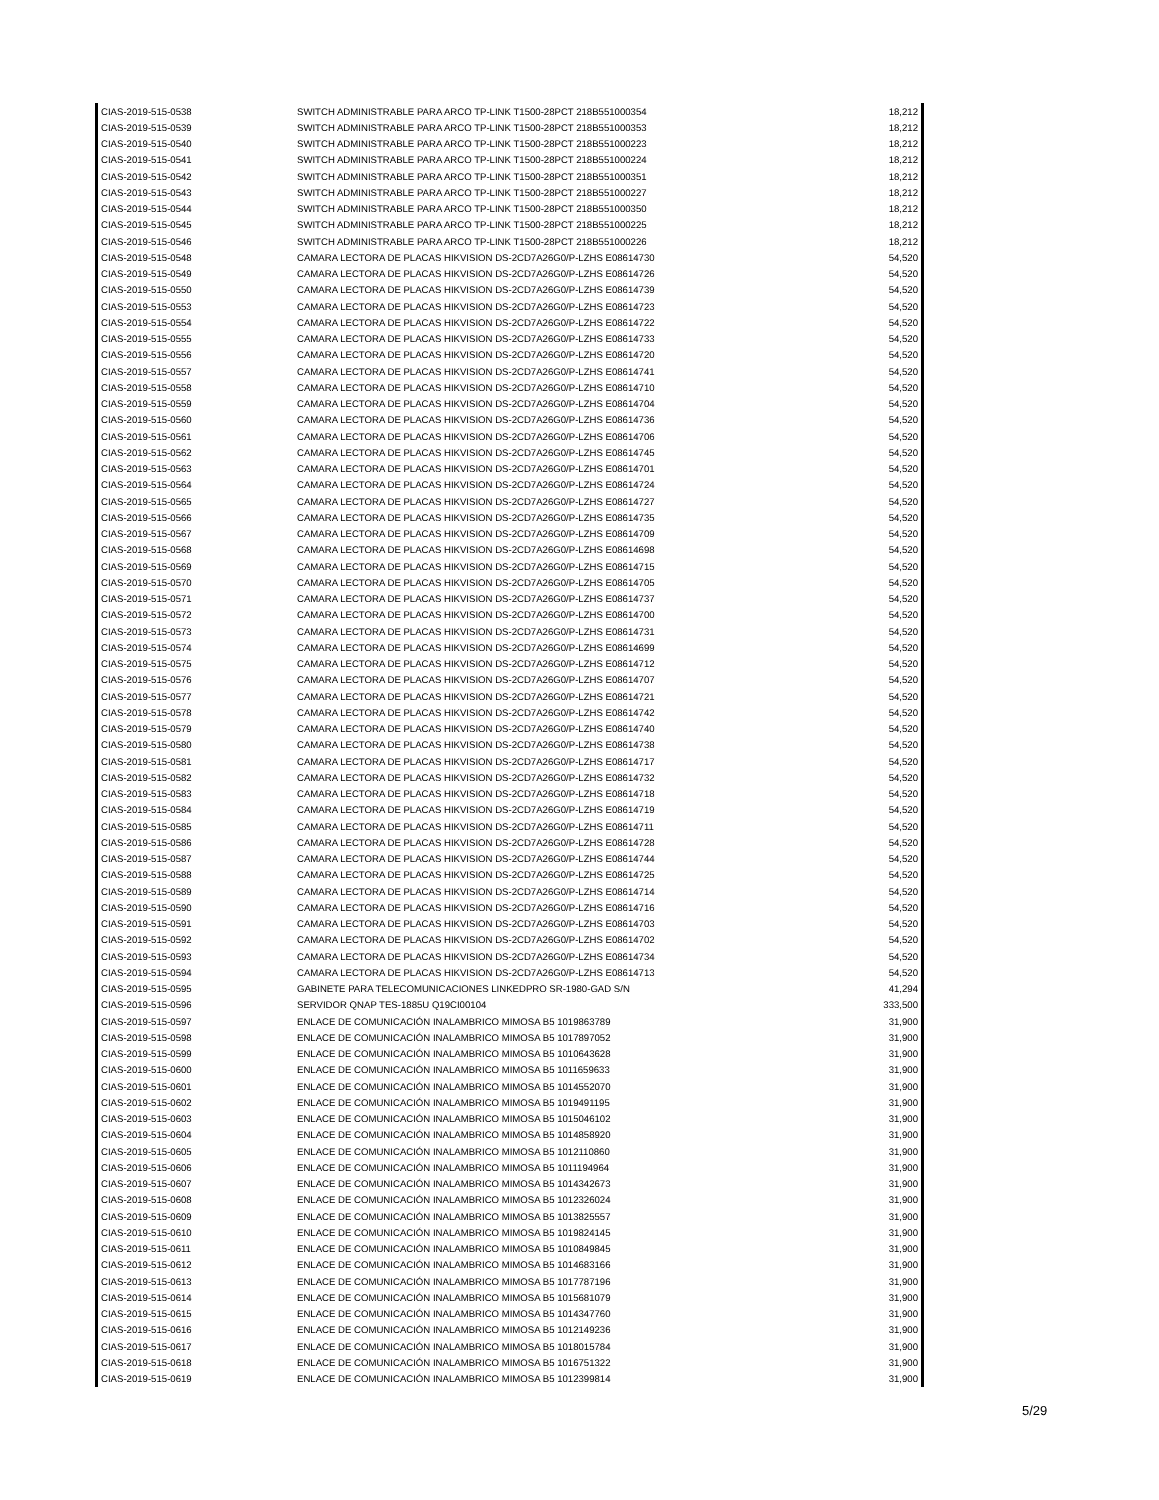| CIAS-2019-515-0538 | SWITCH ADMINISTRABLE PARA ARCO TP-LINK T1500-28PCT 218B551000354 | 18,212 |
| CIAS-2019-515-0539 | SWITCH ADMINISTRABLE PARA ARCO TP-LINK T1500-28PCT 218B551000353 | 18,212 |
| CIAS-2019-515-0540 | SWITCH ADMINISTRABLE PARA ARCO TP-LINK T1500-28PCT 218B551000223 | 18,212 |
| CIAS-2019-515-0541 | SWITCH ADMINISTRABLE PARA ARCO TP-LINK T1500-28PCT 218B551000224 | 18,212 |
| CIAS-2019-515-0542 | SWITCH ADMINISTRABLE PARA ARCO TP-LINK T1500-28PCT 218B551000351 | 18,212 |
| CIAS-2019-515-0543 | SWITCH ADMINISTRABLE PARA ARCO TP-LINK T1500-28PCT 218B551000227 | 18,212 |
| CIAS-2019-515-0544 | SWITCH ADMINISTRABLE PARA ARCO TP-LINK T1500-28PCT 218B551000350 | 18,212 |
| CIAS-2019-515-0545 | SWITCH ADMINISTRABLE PARA ARCO TP-LINK T1500-28PCT 218B551000225 | 18,212 |
| CIAS-2019-515-0546 | SWITCH ADMINISTRABLE PARA ARCO TP-LINK T1500-28PCT 218B551000226 | 18,212 |
| CIAS-2019-515-0548 | CAMARA LECTORA DE PLACAS HIKVISION DS-2CD7A26G0/P-LZHS E08614730 | 54,520 |
| CIAS-2019-515-0549 | CAMARA LECTORA DE PLACAS HIKVISION DS-2CD7A26G0/P-LZHS E08614726 | 54,520 |
| CIAS-2019-515-0550 | CAMARA LECTORA DE PLACAS HIKVISION DS-2CD7A26G0/P-LZHS E08614739 | 54,520 |
| CIAS-2019-515-0553 | CAMARA LECTORA DE PLACAS HIKVISION DS-2CD7A26G0/P-LZHS E08614723 | 54,520 |
| CIAS-2019-515-0554 | CAMARA LECTORA DE PLACAS HIKVISION DS-2CD7A26G0/P-LZHS E08614722 | 54,520 |
| CIAS-2019-515-0555 | CAMARA LECTORA DE PLACAS HIKVISION DS-2CD7A26G0/P-LZHS E08614733 | 54,520 |
| CIAS-2019-515-0556 | CAMARA LECTORA DE PLACAS HIKVISION DS-2CD7A26G0/P-LZHS E08614720 | 54,520 |
| CIAS-2019-515-0557 | CAMARA LECTORA DE PLACAS HIKVISION DS-2CD7A26G0/P-LZHS E08614741 | 54,520 |
| CIAS-2019-515-0558 | CAMARA LECTORA DE PLACAS HIKVISION DS-2CD7A26G0/P-LZHS E08614710 | 54,520 |
| CIAS-2019-515-0559 | CAMARA LECTORA DE PLACAS HIKVISION DS-2CD7A26G0/P-LZHS E08614704 | 54,520 |
| CIAS-2019-515-0560 | CAMARA LECTORA DE PLACAS HIKVISION DS-2CD7A26G0/P-LZHS E08614736 | 54,520 |
| CIAS-2019-515-0561 | CAMARA LECTORA DE PLACAS HIKVISION DS-2CD7A26G0/P-LZHS E08614706 | 54,520 |
| CIAS-2019-515-0562 | CAMARA LECTORA DE PLACAS HIKVISION DS-2CD7A26G0/P-LZHS E08614745 | 54,520 |
| CIAS-2019-515-0563 | CAMARA LECTORA DE PLACAS HIKVISION DS-2CD7A26G0/P-LZHS E08614701 | 54,520 |
| CIAS-2019-515-0564 | CAMARA LECTORA DE PLACAS HIKVISION DS-2CD7A26G0/P-LZHS E08614724 | 54,520 |
| CIAS-2019-515-0565 | CAMARA LECTORA DE PLACAS HIKVISION DS-2CD7A26G0/P-LZHS E08614727 | 54,520 |
| CIAS-2019-515-0566 | CAMARA LECTORA DE PLACAS HIKVISION DS-2CD7A26G0/P-LZHS E08614735 | 54,520 |
| CIAS-2019-515-0567 | CAMARA LECTORA DE PLACAS HIKVISION DS-2CD7A26G0/P-LZHS E08614709 | 54,520 |
| CIAS-2019-515-0568 | CAMARA LECTORA DE PLACAS HIKVISION DS-2CD7A26G0/P-LZHS E08614698 | 54,520 |
| CIAS-2019-515-0569 | CAMARA LECTORA DE PLACAS HIKVISION DS-2CD7A26G0/P-LZHS E08614715 | 54,520 |
| CIAS-2019-515-0570 | CAMARA LECTORA DE PLACAS HIKVISION DS-2CD7A26G0/P-LZHS E08614705 | 54,520 |
| CIAS-2019-515-0571 | CAMARA LECTORA DE PLACAS HIKVISION DS-2CD7A26G0/P-LZHS E08614737 | 54,520 |
| CIAS-2019-515-0572 | CAMARA LECTORA DE PLACAS HIKVISION DS-2CD7A26G0/P-LZHS E08614700 | 54,520 |
| CIAS-2019-515-0573 | CAMARA LECTORA DE PLACAS HIKVISION DS-2CD7A26G0/P-LZHS E08614731 | 54,520 |
| CIAS-2019-515-0574 | CAMARA LECTORA DE PLACAS HIKVISION DS-2CD7A26G0/P-LZHS E08614699 | 54,520 |
| CIAS-2019-515-0575 | CAMARA LECTORA DE PLACAS HIKVISION DS-2CD7A26G0/P-LZHS E08614712 | 54,520 |
| CIAS-2019-515-0576 | CAMARA LECTORA DE PLACAS HIKVISION DS-2CD7A26G0/P-LZHS E08614707 | 54,520 |
| CIAS-2019-515-0577 | CAMARA LECTORA DE PLACAS HIKVISION DS-2CD7A26G0/P-LZHS E08614721 | 54,520 |
| CIAS-2019-515-0578 | CAMARA LECTORA DE PLACAS HIKVISION DS-2CD7A26G0/P-LZHS E08614742 | 54,520 |
| CIAS-2019-515-0579 | CAMARA LECTORA DE PLACAS HIKVISION DS-2CD7A26G0/P-LZHS E08614740 | 54,520 |
| CIAS-2019-515-0580 | CAMARA LECTORA DE PLACAS HIKVISION DS-2CD7A26G0/P-LZHS E08614738 | 54,520 |
| CIAS-2019-515-0581 | CAMARA LECTORA DE PLACAS HIKVISION DS-2CD7A26G0/P-LZHS E08614717 | 54,520 |
| CIAS-2019-515-0582 | CAMARA LECTORA DE PLACAS HIKVISION DS-2CD7A26G0/P-LZHS E08614732 | 54,520 |
| CIAS-2019-515-0583 | CAMARA LECTORA DE PLACAS HIKVISION DS-2CD7A26G0/P-LZHS E08614718 | 54,520 |
| CIAS-2019-515-0584 | CAMARA LECTORA DE PLACAS HIKVISION DS-2CD7A26G0/P-LZHS E08614719 | 54,520 |
| CIAS-2019-515-0585 | CAMARA LECTORA DE PLACAS HIKVISION DS-2CD7A26G0/P-LZHS E08614711 | 54,520 |
| CIAS-2019-515-0586 | CAMARA LECTORA DE PLACAS HIKVISION DS-2CD7A26G0/P-LZHS E08614728 | 54,520 |
| CIAS-2019-515-0587 | CAMARA LECTORA DE PLACAS HIKVISION DS-2CD7A26G0/P-LZHS E08614744 | 54,520 |
| CIAS-2019-515-0588 | CAMARA LECTORA DE PLACAS HIKVISION DS-2CD7A26G0/P-LZHS E08614725 | 54,520 |
| CIAS-2019-515-0589 | CAMARA LECTORA DE PLACAS HIKVISION DS-2CD7A26G0/P-LZHS E08614714 | 54,520 |
| CIAS-2019-515-0590 | CAMARA LECTORA DE PLACAS HIKVISION DS-2CD7A26G0/P-LZHS E08614716 | 54,520 |
| CIAS-2019-515-0591 | CAMARA LECTORA DE PLACAS HIKVISION DS-2CD7A26G0/P-LZHS E08614703 | 54,520 |
| CIAS-2019-515-0592 | CAMARA LECTORA DE PLACAS HIKVISION DS-2CD7A26G0/P-LZHS E08614702 | 54,520 |
| CIAS-2019-515-0593 | CAMARA LECTORA DE PLACAS HIKVISION DS-2CD7A26G0/P-LZHS E08614734 | 54,520 |
| CIAS-2019-515-0594 | CAMARA LECTORA DE PLACAS HIKVISION DS-2CD7A26G0/P-LZHS E08614713 | 54,520 |
| CIAS-2019-515-0595 | GABINETE PARA TELECOMUNICACIONES LINKEDPRO SR-1980-GAD S/N | 41,294 |
| CIAS-2019-515-0596 | SERVIDOR QNAP TES-1885U Q19CI00104 | 333,500 |
| CIAS-2019-515-0597 | ENLACE DE COMUNICACIÓN INALAMBRICO MIMOSA B5 1019863789 | 31,900 |
| CIAS-2019-515-0598 | ENLACE DE COMUNICACIÓN INALAMBRICO MIMOSA B5 1017897052 | 31,900 |
| CIAS-2019-515-0599 | ENLACE DE COMUNICACIÓN INALAMBRICO MIMOSA B5 1010643628 | 31,900 |
| CIAS-2019-515-0600 | ENLACE DE COMUNICACIÓN INALAMBRICO MIMOSA B5 1011659633 | 31,900 |
| CIAS-2019-515-0601 | ENLACE DE COMUNICACIÓN INALAMBRICO MIMOSA B5 1014552070 | 31,900 |
| CIAS-2019-515-0602 | ENLACE DE COMUNICACIÓN INALAMBRICO MIMOSA B5 1019491195 | 31,900 |
| CIAS-2019-515-0603 | ENLACE DE COMUNICACIÓN INALAMBRICO MIMOSA B5 1015046102 | 31,900 |
| CIAS-2019-515-0604 | ENLACE DE COMUNICACIÓN INALAMBRICO MIMOSA B5 1014858920 | 31,900 |
| CIAS-2019-515-0605 | ENLACE DE COMUNICACIÓN INALAMBRICO MIMOSA B5 1012110860 | 31,900 |
| CIAS-2019-515-0606 | ENLACE DE COMUNICACIÓN INALAMBRICO MIMOSA B5 1011194964 | 31,900 |
| CIAS-2019-515-0607 | ENLACE DE COMUNICACIÓN INALAMBRICO MIMOSA B5 1014342673 | 31,900 |
| CIAS-2019-515-0608 | ENLACE DE COMUNICACIÓN INALAMBRICO MIMOSA B5 1012326024 | 31,900 |
| CIAS-2019-515-0609 | ENLACE DE COMUNICACIÓN INALAMBRICO MIMOSA B5 1013825557 | 31,900 |
| CIAS-2019-515-0610 | ENLACE DE COMUNICACIÓN INALAMBRICO MIMOSA B5 1019824145 | 31,900 |
| CIAS-2019-515-0611 | ENLACE DE COMUNICACIÓN INALAMBRICO MIMOSA B5 1010849845 | 31,900 |
| CIAS-2019-515-0612 | ENLACE DE COMUNICACIÓN INALAMBRICO MIMOSA B5 1014683166 | 31,900 |
| CIAS-2019-515-0613 | ENLACE DE COMUNICACIÓN INALAMBRICO MIMOSA B5 1017787196 | 31,900 |
| CIAS-2019-515-0614 | ENLACE DE COMUNICACIÓN INALAMBRICO MIMOSA B5 1015681079 | 31,900 |
| CIAS-2019-515-0615 | ENLACE DE COMUNICACIÓN INALAMBRICO MIMOSA B5 1014347760 | 31,900 |
| CIAS-2019-515-0616 | ENLACE DE COMUNICACIÓN INALAMBRICO MIMOSA B5 1012149236 | 31,900 |
| CIAS-2019-515-0617 | ENLACE DE COMUNICACIÓN INALAMBRICO MIMOSA B5 1018015784 | 31,900 |
| CIAS-2019-515-0618 | ENLACE DE COMUNICACIÓN INALAMBRICO MIMOSA B5 1016751322 | 31,900 |
| CIAS-2019-515-0619 | ENLACE DE COMUNICACIÓN INALAMBRICO MIMOSA B5 1012399814 | 31,900 |
5/29